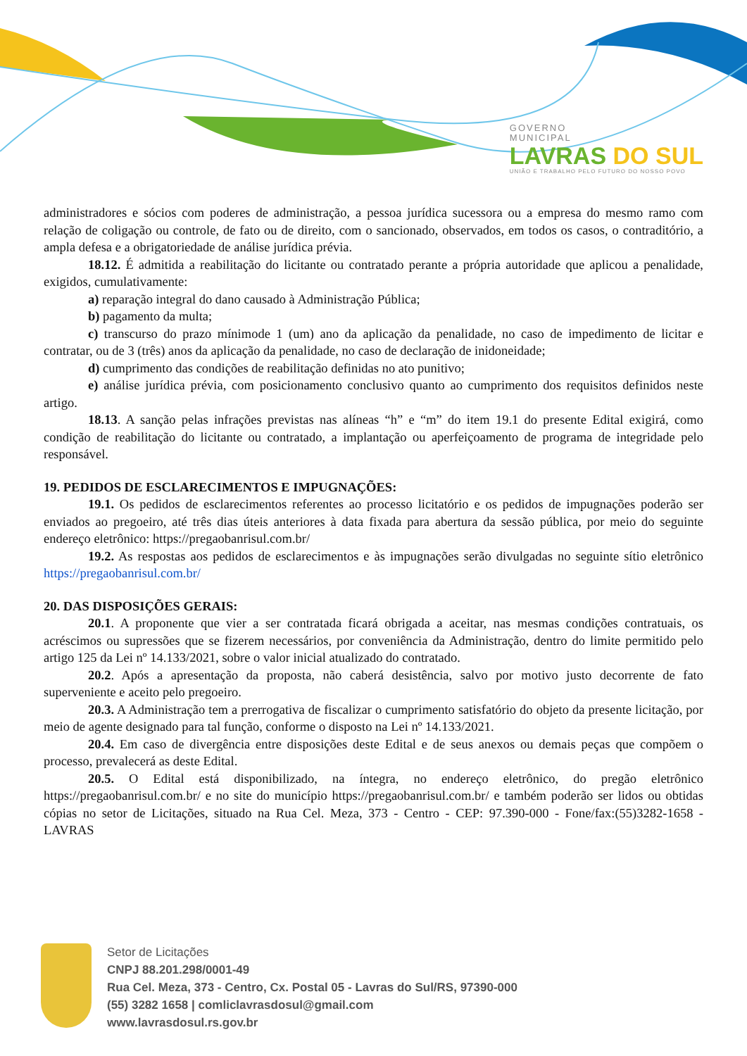GOVERNO
MUNICIPAL
LAVRAS DO SUL
UNIÃO E TRABALHO PELO FUTURO DO NOSSO POVO
administradores e sócios com poderes de administração, a pessoa jurídica sucessora ou a empresa do mesmo ramo com relação de coligação ou controle, de fato ou de direito, com o sancionado, observados, em todos os casos, o contraditório, a ampla defesa e a obrigatoriedade de análise jurídica prévia.
18.12. É admitida a reabilitação do licitante ou contratado perante a própria autoridade que aplicou a penalidade, exigidos, cumulativamente:
a) reparação integral do dano causado à Administração Pública;
b) pagamento da multa;
c) transcurso do prazo mínimode 1 (um) ano da aplicação da penalidade, no caso de impedimento de licitar e contratar, ou de 3 (três) anos da aplicação da penalidade, no caso de declaração de inidoneidade;
d) cumprimento das condições de reabilitação definidas no ato punitivo;
e) análise jurídica prévia, com posicionamento conclusivo quanto ao cumprimento dos requisitos definidos neste artigo.
18.13. A sanção pelas infrações previstas nas alíneas “h” e “m” do item 19.1 do presente Edital exigirá, como condição de reabilitação do licitante ou contratado, a implantação ou aperfeiçoamento de programa de integridade pelo responsável.
19. PEDIDOS DE ESCLARECIMENTOS E IMPUGNAÇÕES:
19.1. Os pedidos de esclarecimentos referentes ao processo licitatório e os pedidos de impugnações poderão ser enviados ao pregoeiro, até três dias úteis anteriores à data fixada para abertura da sessão pública, por meio do seguinte endereço eletrônico: https://pregaobanrisul.com.br/
19.2. As respostas aos pedidos de esclarecimentos e às impugnações serão divulgadas no seguinte sítio eletrônico https://pregaobanrisul.com.br/
20. DAS DISPOSIÇÕES GERAIS:
20.1. A proponente que vier a ser contratada ficará obrigada a aceitar, nas mesmas condições contratuais, os acréscimos ou supressões que se fizerem necessários, por conveniência da Administração, dentro do limite permitido pelo artigo 125 da Lei nº 14.133/2021, sobre o valor inicial atualizado do contratado.
20.2. Após a apresentação da proposta, não caberá desistência, salvo por motivo justo decorrente de fato superveniente e aceito pelo pregoeiro.
20.3. A Administração tem a prerrogativa de fiscalizar o cumprimento satisfatório do objeto da presente licitação, por meio de agente designado para tal função, conforme o disposto na Lei nº 14.133/2021.
20.4. Em caso de divergência entre disposições deste Edital e de seus anexos ou demais peças que compõem o processo, prevalecerá as deste Edital.
20.5. O Edital está disponibilizado, na íntegra, no endereço eletrônico, do pregão eletrônico https://pregaobanrisul.com.br/ e no site do município https://pregaobanrisul.com.br/ e também poderão ser lidos ou obtidas cópias no setor de Licitações, situado na Rua Cel. Meza, 373 - Centro - CEP: 97.390-000 - Fone/fax:(55)3282-1658 - LAVRAS
Setor de Licitações
CNPJ 88.201.298/0001-49
Rua Cel. Meza, 373 - Centro, Cx. Postal 05 - Lavras do Sul/RS, 97390-000
(55) 3282 1658 | comliclavrasdosul@gmail.com
www.lavrasdosul.rs.gov.br